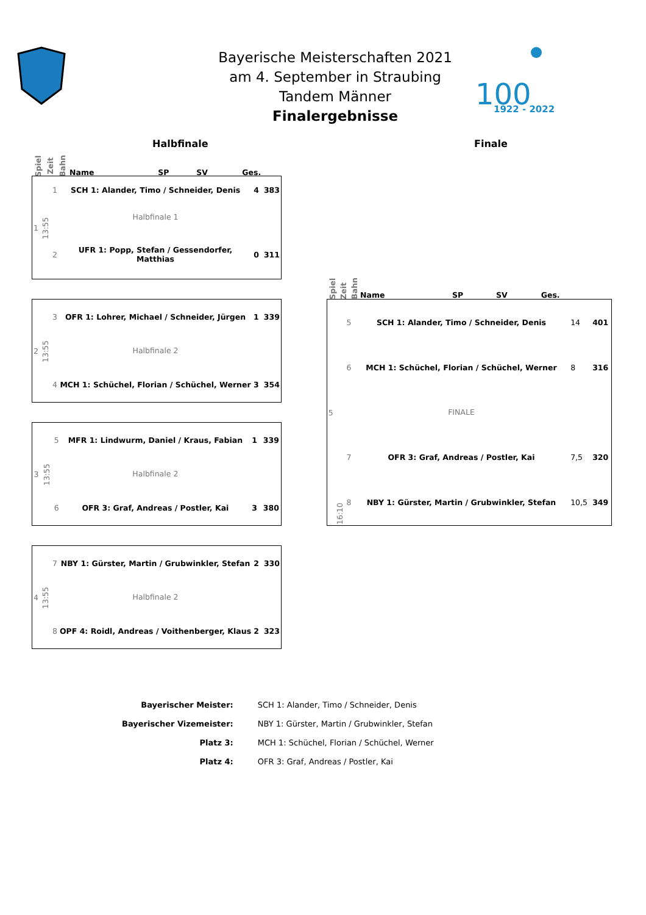Bayerische Meisterschaften 2021
am 4. September in Straubing
Tandem Männer
Finalergebnisse
100
1922 - 2022
Halbfinale Finale
| Spiel | Zeit | Bahn | Name | SP | SV | Ges. |
| 1 | 13:55 | 1 | SCH 1: Alander, Timo / Schneider, Denis | 4 | | 383 |
| | | | Halbfinale 1 | | | |
| | | 2 | UFR 1: Popp, Stefan / Gessendorfer, Matthias | 0 | | 311 |
| 2 | 13:55 | 3 | OFR 1: Lohrer, Michael / Schneider, Jürgen | 1 | | 339 |
| | | | Halbfinale 2 | | | |
| | | 4 | MCH 1: Schüchel, Florian / Schüchel, Werner | 3 | | 354 |
| 3 | 13:55 | 5 | MFR 1: Lindwurm, Daniel / Kraus, Fabian | 1 | | 339 |
| | | | Halbfinale 2 | | | |
| | | 6 | OFR 3: Graf, Andreas / Postler, Kai | 3 | | 380 |
| 4 | 13:55 | 7 | NBY 1: Gürster, Martin / Grubwinkler, Stefan | 2 | | 330 |
| | | | Halbfinale 2 | | | |
| | | 8 | OPF 4: Roidl, Andreas / Voithenberger, Klaus | 2 | | 323 |
| Spiel | Zeit | Bahn | Name | SP | SV | Ges. |
| 5 | 16:10 | 5 | SCH 1: Alander, Timo / Schneider, Denis | 14 | | 401 |
| | | 6 | MCH 1: Schüchel, Florian / Schüchel, Werner | 8 | | 316 |
| | | | FINALE | | | |
| | | 7 | OFR 3: Graf, Andreas / Postler, Kai | 7,5 | | 320 |
| | | 8 | NBY 1: Gürster, Martin / Grubwinkler, Stefan | 10,5 | | 349 |
| Bayerischer Meister: | SCH 1: Alander, Timo / Schneider, Denis |
| Bayerischer Vizemeister: | NBY 1: Gürster, Martin / Grubwinkler, Stefan |
| Platz 3: | MCH 1: Schüchel, Florian / Schüchel, Werner |
| Platz 4: | OFR 3: Graf, Andreas / Postler, Kai |